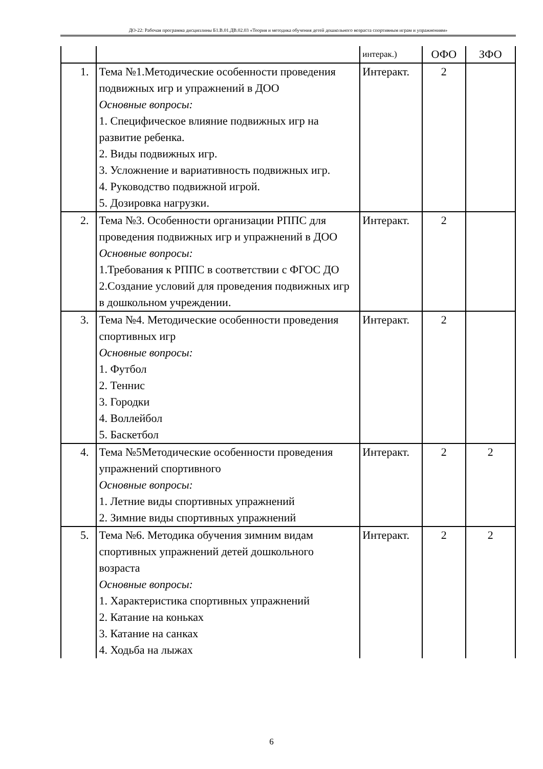ДО-22: Рабочая программа дисциплины Б1.В.01.ДВ.02.03 «Теория и методика обучения детей дошкольного возраста спортивным играм и упражнениям»
| | | интерак.) | ОФО | ЗФО |
| 1. | Тема №1.Методические особенности проведения подвижных игр и упражнений в ДОО Основные вопросы: 1. Специфическое влияние подвижных игр на развитие ребенка. 2. Виды подвижных игр. 3. Усложнение и вариативность подвижных игр. 4. Руководство подвижной игрой. 5. Дозировка нагрузки. | Интеракт. | 2 | |
| 2. | Тема №3. Особенности организации РППС для проведения подвижных игр и упражнений в ДОО Основные вопросы: 1.Требования к РППС в соответствии с ФГОС ДО 2.Создание условий для проведения подвижных игр в дошкольном учреждении. | Интеракт. | 2 | |
| 3. | Тема №4. Методические особенности проведения спортивных игр Основные вопросы: 1. Футбол 2. Теннис 3. Городки 4. Воллейбол 5. Баскетбол | Интеракт. | 2 | |
| 4. | Тема №5Методические особенности проведения упражнений спортивного Основные вопросы: 1. Летние виды спортивных упражнений 2. Зимние виды спортивных упражнений | Интеракт. | 2 | 2 |
| 5. | Тема №6. Методика обучения зимним видам спортивных упражнений детей дошкольного возраста Основные вопросы: 1. Характеристика спортивных упражнений 2. Катание на коньках 3. Катание на санках 4. Ходьба на лыжах | Интеракт. | 2 | 2 |
6